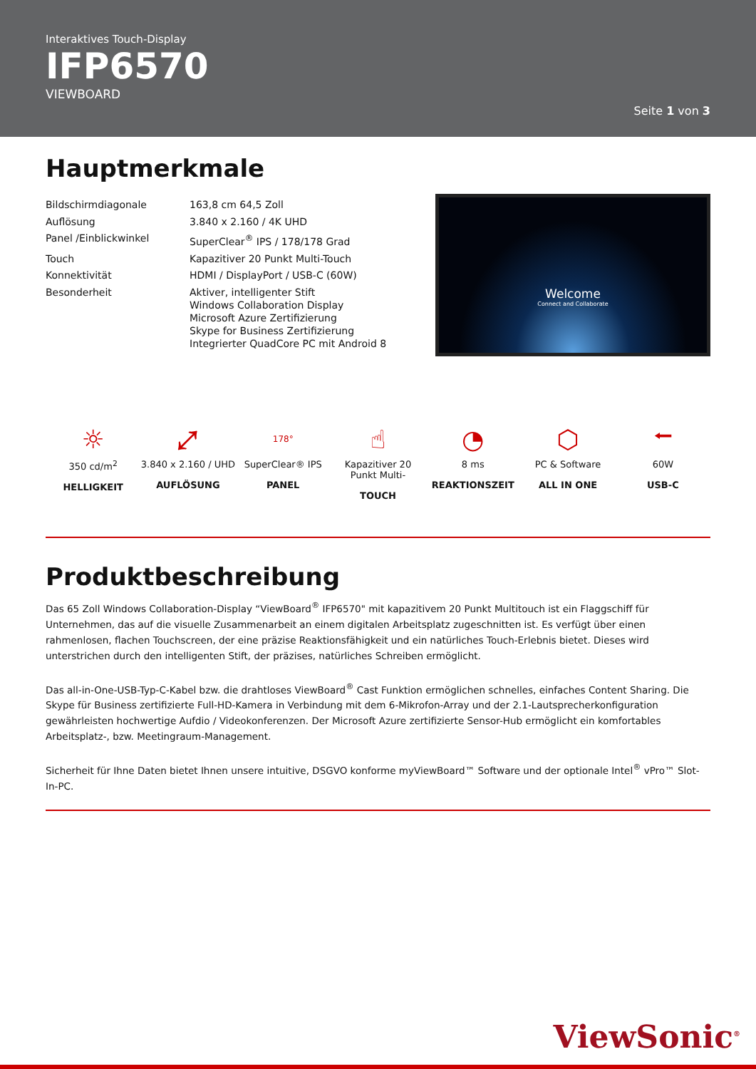Interaktives Touch-Display
IFP6570
VIEWBOARD
Seite 1 von 3
Hauptmerkmale
| Bildschirmdiagonale | 163,8 cm 64,5 Zoll |
| Auflösung | 3.840 x 2.160 / 4K UHD |
| Panel /Einblickwinkel | SuperClear<sup>®</sup> IPS / 178/178 Grad |
| Touch | Kapazitiver 20 Punkt Multi-Touch |
| Konnektivität | HDMI / DisplayPort / USB-C (60W) |
| Besonderheit | Aktiver, intelligenter Stift Windows Collaboration Display Microsoft Azure Zertifizierung Skype for Business Zertifizierung Integrierter QuadCore PC mit Android 8 |
Welcome
Connect and Collaborate
☼
350 cd/m<sup>2</sup>
HELLIGKEIT
⤢
3.840 x 2.160 / UHD
AUFLÖSUNG
178°
SuperClear® IPS
PANEL
☝
Kapazitiver 20 Punkt Multi-
TOUCH
◔
8 ms
REAKTIONSZEIT
⬡
PC & Software
ALL IN ONE
⭠
60W
USB-C
Produktbeschreibung
Das 65 Zoll Windows Collaboration-Display “ViewBoard<sup>®</sup> IFP6570" mit kapazitivem 20 Punkt Multitouch ist ein Flaggschiff für Unternehmen, das auf die visuelle Zusammenarbeit an einem digitalen Arbeitsplatz zugeschnitten ist. Es verfügt über einen rahmenlosen, flachen Touchscreen, der eine präzise Reaktionsfähigkeit und ein natürliches Touch-Erlebnis bietet. Dieses wird unterstrichen durch den intelligenten Stift, der präzises, natürliches Schreiben ermöglicht.
Das all-in-One-USB-Typ-C-Kabel bzw. die drahtloses ViewBoard<sup>®</sup> Cast Funktion ermöglichen schnelles, einfaches Content Sharing. Die Skype für Business zertifizierte Full-HD-Kamera in Verbindung mit dem 6-Mikrofon-Array und der 2.1-Lautsprecherkonfiguration gewährleisten hochwertige Aufdio / Videokonferenzen. Der Microsoft Azure zertifizierte Sensor-Hub ermöglicht ein komfortables Arbeitsplatz-, bzw. Meetingraum-Management.
Sicherheit für Ihne Daten bietet Ihnen unsere intuitive, DSGVO konforme myViewBoard™ Software und der optionale Intel<sup>®</sup> vPro™ Slot-In-PC.
ViewSonic<sup>®</sup>